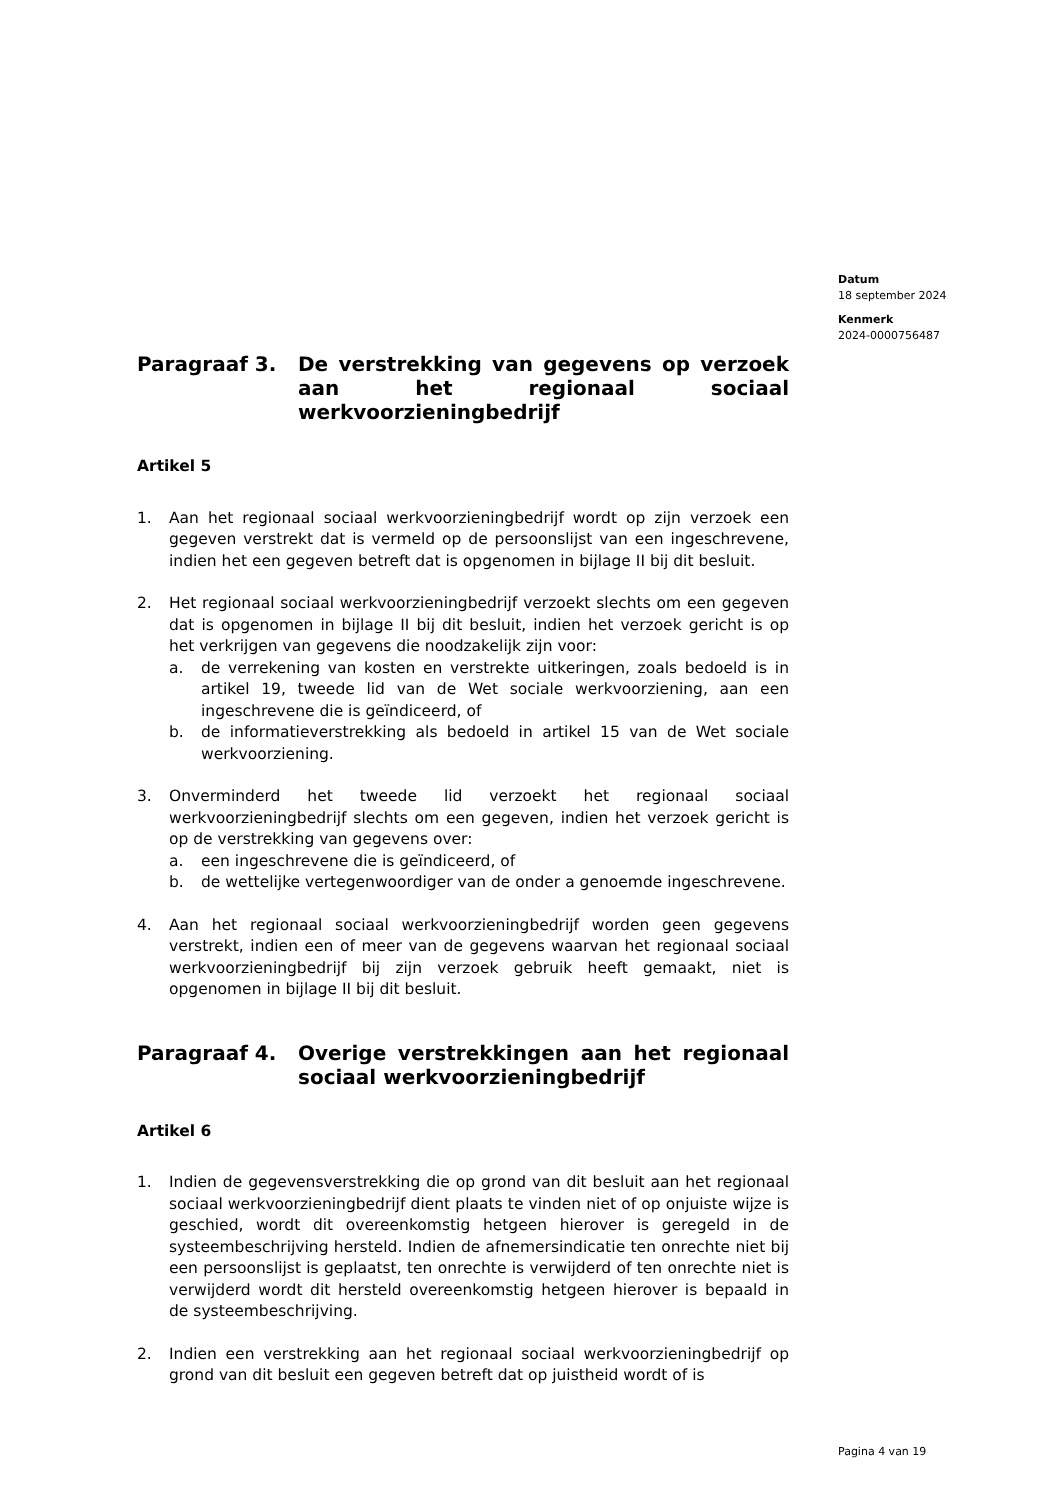Datum
18 september 2024
Kenmerk
2024-0000756487
Paragraaf 3. De verstrekking van gegevens op verzoek aan het regionaal sociaal werkvoorzieningbedrijf
Artikel 5
1. Aan het regionaal sociaal werkvoorzieningbedrijf wordt op zijn verzoek een gegeven verstrekt dat is vermeld op de persoonslijst van een ingeschrevene, indien het een gegeven betreft dat is opgenomen in bijlage II bij dit besluit.
2. Het regionaal sociaal werkvoorzieningbedrijf verzoekt slechts om een gegeven dat is opgenomen in bijlage II bij dit besluit, indien het verzoek gericht is op het verkrijgen van gegevens die noodzakelijk zijn voor:
a. de verrekening van kosten en verstrekte uitkeringen, zoals bedoeld is in artikel 19, tweede lid van de Wet sociale werkvoorziening, aan een ingeschrevene die is geïndiceerd, of
b. de informatieverstrekking als bedoeld in artikel 15 van de Wet sociale werkvoorziening.
3. Onverminderd het tweede lid verzoekt het regionaal sociaal werkvoorzieningbedrijf slechts om een gegeven, indien het verzoek gericht is op de verstrekking van gegevens over:
a. een ingeschrevene die is geïndiceerd, of
b. de wettelijke vertegenwoordiger van de onder a genoemde ingeschrevene.
4. Aan het regionaal sociaal werkvoorzieningbedrijf worden geen gegevens verstrekt, indien een of meer van de gegevens waarvan het regionaal sociaal werkvoorzieningbedrijf bij zijn verzoek gebruik heeft gemaakt, niet is opgenomen in bijlage II bij dit besluit.
Paragraaf 4. Overige verstrekkingen aan het regionaal sociaal werkvoorzieningbedrijf
Artikel 6
1. Indien de gegevensverstrekking die op grond van dit besluit aan het regionaal sociaal werkvoorzieningbedrijf dient plaats te vinden niet of op onjuiste wijze is geschied, wordt dit overeenkomstig hetgeen hierover is geregeld in de systeembeschrijving hersteld. Indien de afnemersindicatie ten onrechte niet bij een persoonslijst is geplaatst, ten onrechte is verwijderd of ten onrechte niet is verwijderd wordt dit hersteld overeenkomstig hetgeen hierover is bepaald in de systeembeschrijving.
2. Indien een verstrekking aan het regionaal sociaal werkvoorzieningbedrijf op grond van dit besluit een gegeven betreft dat op juistheid wordt of is
Pagina 4 van 19